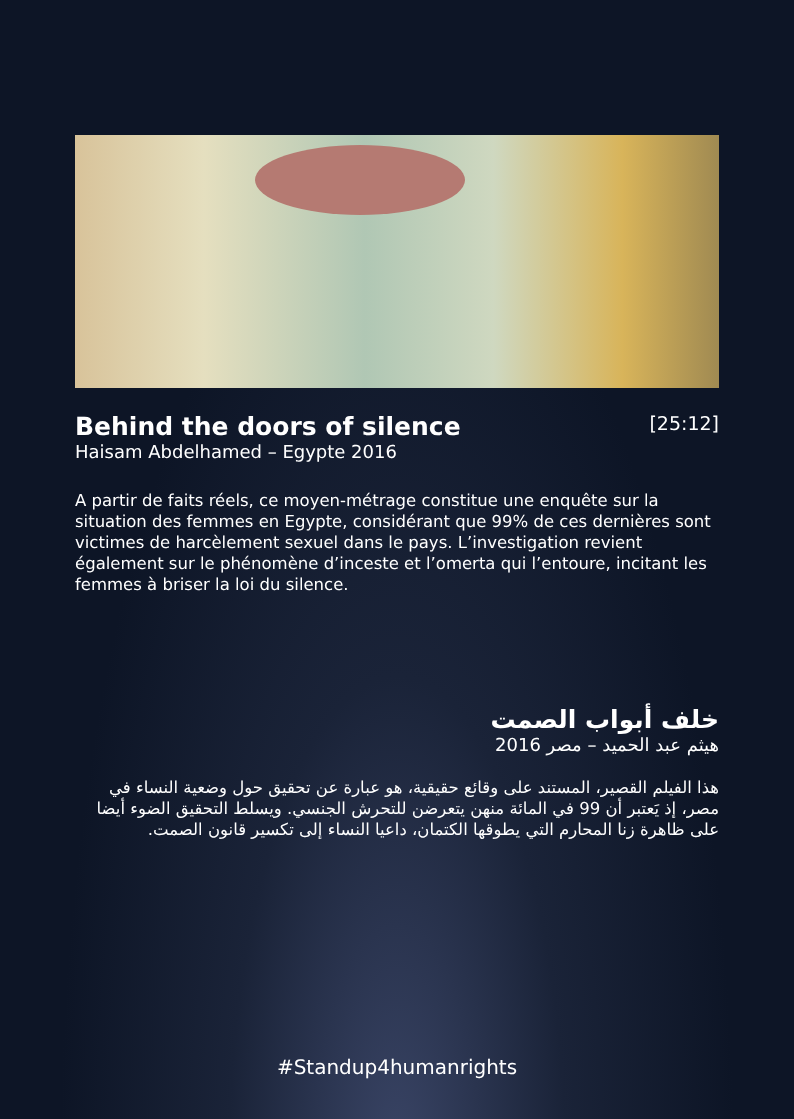Behind the doors of silence
[25:12]
Haisam Abdelhamed – Egypte 2016
A partir de faits réels, ce moyen-métrage constitue une enquête sur la situation des femmes en Egypte, considérant que 99% de ces dernières sont victimes de harcèlement sexuel dans le pays. L’investigation revient également sur le phénomène d’inceste et l’omerta qui l’entoure, incitant les femmes à briser la loi du silence.
خلف أبواب الصمت
هيثم عبد الحميد – مصر 2016
هذا الفيلم القصير، المستند على وقائع حقيقية، هو عبارة عن تحقيق حول وضعية النساء في مصر، إذ يَعتبر أن 99 في المائة منهن يتعرضن للتحرش الجنسي. ويسلط التحقيق الضوء أيضا على ظاهرة زنا المحارم التي يطوقها الكتمان، داعيا النساء إلى تكسير قانون الصمت.
#Standup4humanrights